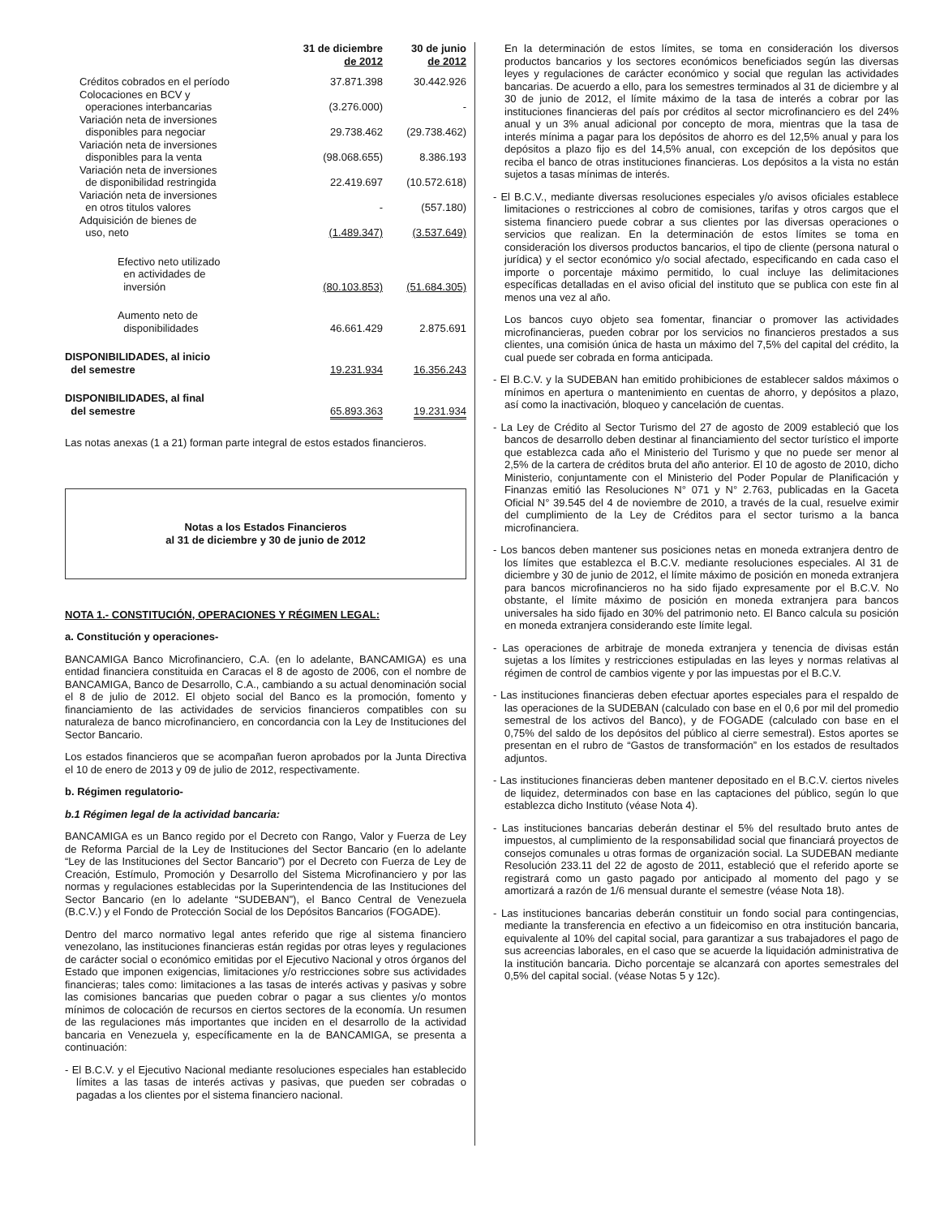| | 31 de diciembre de 2012 | 30 de junio de 2012 |
| --- | --- | --- |
| Créditos cobrados en el período | 37.871.398 | 30.442.926 |
| Colocaciones en BCV y operaciones interbancarias | (3.276.000) | - |
| Variación neta de inversiones disponibles para negociar | 29.738.462 | (29.738.462) |
| Variación neta de inversiones disponibles para la venta | (98.068.655) | 8.386.193 |
| Variación neta de inversiones de disponibilidad restringida | 22.419.697 | (10.572.618) |
| Variación neta de inversiones en otros titulos valores | - | (557.180) |
| Adquisición de bienes de uso, neto | (1.489.347) | (3.537.649) |
| Efectivo neto utilizado en actividades de inversión | (80.103.853) | (51.684.305) |
| Aumento neto de disponibilidades | 46.661.429 | 2.875.691 |
| DISPONIBILIDADES, al inicio del semestre | 19.231.934 | 16.356.243 |
| DISPONIBILIDADES, al final del semestre | 65.893.363 | 19.231.934 |
Las notas anexas (1 a 21) forman parte integral de estos estados financieros.
Notas a los Estados Financieros
al 31 de diciembre y 30 de junio de 2012
NOTA 1.- CONSTITUCIÓN, OPERACIONES Y RÉGIMEN LEGAL:
a. Constitución y operaciones-
BANCAMIGA Banco Microfinanciero, C.A. (en lo adelante, BANCAMIGA) es una entidad financiera constituida en Caracas el 8 de agosto de 2006, con el nombre de BANCAMIGA, Banco de Desarrollo, C.A., cambiando a su actual denominación social el 8 de julio de 2012. El objeto social del Banco es la promoción, fomento y financiamiento de las actividades de servicios financieros compatibles con su naturaleza de banco microfinanciero, en concordancia con la Ley de Instituciones del Sector Bancario.
Los estados financieros que se acompañan fueron aprobados por la Junta Directiva el 10 de enero de 2013 y 09 de julio de 2012, respectivamente.
b. Régimen regulatorio-
b.1 Régimen legal de la actividad bancaria:
BANCAMIGA es un Banco regido por el Decreto con Rango, Valor y Fuerza de Ley de Reforma Parcial de la Ley de Instituciones del Sector Bancario (en lo adelante “Ley de las Instituciones del Sector Bancario”) por el Decreto con Fuerza de Ley de Creación, Estímulo, Promoción y Desarrollo del Sistema Microfinanciero y por las normas y regulaciones establecidas por la Superintendencia de las Instituciones del Sector Bancario (en lo adelante “SUDEBAN”), el Banco Central de Venezuela (B.C.V.) y el Fondo de Protección Social de los Depósitos Bancarios (FOGADE).
Dentro del marco normativo legal antes referido que rige al sistema financiero venezolano, las instituciones financieras están regidas por otras leyes y regulaciones de carácter social o económico emitidas por el Ejecutivo Nacional y otros órganos del Estado que imponen exigencias, limitaciones y/o restricciones sobre sus actividades financieras; tales como: limitaciones a las tasas de interés activas y pasivas y sobre las comisiones bancarias que pueden cobrar o pagar a sus clientes y/o montos mínimos de colocación de recursos en ciertos sectores de la economía. Un resumen de las regulaciones más importantes que inciden en el desarrollo de la actividad bancaria en Venezuela y, específicamente en la de BANCAMIGA, se presenta a continuación:
- El B.C.V. y el Ejecutivo Nacional mediante resoluciones especiales han establecido límites a las tasas de interés activas y pasivas, que pueden ser cobradas o pagadas a los clientes por el sistema financiero nacional.
En la determinación de estos límites, se toma en consideración los diversos productos bancarios y los sectores económicos beneficiados según las diversas leyes y regulaciones de carácter económico y social que regulan las actividades bancarias. De acuerdo a ello, para los semestres terminados al 31 de diciembre y al 30 de junio de 2012, el límite máximo de la tasa de interés a cobrar por las instituciones financieras del país por créditos al sector microfinanciero es del 24% anual y un 3% anual adicional por concepto de mora, mientras que la tasa de interés mínima a pagar para los depósitos de ahorro es del 12,5% anual y para los depósitos a plazo fijo es del 14,5% anual, con excepción de los depósitos que reciba el banco de otras instituciones financieras. Los depósitos a la vista no están sujetos a tasas mínimas de interés.
- El B.C.V., mediante diversas resoluciones especiales y/o avisos oficiales establece limitaciones o restricciones al cobro de comisiones, tarifas y otros cargos que el sistema financiero puede cobrar a sus clientes por las diversas operaciones o servicios que realizan. En la determinación de estos límites se toma en consideración los diversos productos bancarios, el tipo de cliente (persona natural o jurídica) y el sector económico y/o social afectado, especificando en cada caso el importe o porcentaje máximo permitido, lo cual incluye las delimitaciones específicas detalladas en el aviso oficial del instituto que se publica con este fin al menos una vez al año.
Los bancos cuyo objeto sea fomentar, financiar o promover las actividades microfinancieras, pueden cobrar por los servicios no financieros prestados a sus clientes, una comisión única de hasta un máximo del 7,5% del capital del crédito, la cual puede ser cobrada en forma anticipada.
- El B.C.V. y la SUDEBAN han emitido prohibiciones de establecer saldos máximos o mínimos en apertura o mantenimiento en cuentas de ahorro, y depósitos a plazo, así como la inactivación, bloqueo y cancelación de cuentas.
- La Ley de Crédito al Sector Turismo del 27 de agosto de 2009 estableció que los bancos de desarrollo deben destinar al financiamiento del sector turístico el importe que establezca cada año el Ministerio del Turismo y que no puede ser menor al 2,5% de la cartera de créditos bruta del año anterior. El 10 de agosto de 2010, dicho Ministerio, conjuntamente con el Ministerio del Poder Popular de Planificación y Finanzas emitió las Resoluciones N° 071 y N° 2.763, publicadas en la Gaceta Oficial N° 39.545 del 4 de noviembre de 2010, a través de la cual, resuelve eximir del cumplimiento de la Ley de Créditos para el sector turismo a la banca microfinanciera.
- Los bancos deben mantener sus posiciones netas en moneda extranjera dentro de los límites que establezca el B.C.V. mediante resoluciones especiales. Al 31 de diciembre y 30 de junio de 2012, el límite máximo de posición en moneda extranjera para bancos microfinancieros no ha sido fijado expresamente por el B.C.V. No obstante, el límite máximo de posición en moneda extranjera para bancos universales ha sido fijado en 30% del patrimonio neto. El Banco calcula su posición en moneda extranjera considerando este límite legal.
- Las operaciones de arbitraje de moneda extranjera y tenencia de divisas están sujetas a los límites y restricciones estipuladas en las leyes y normas relativas al régimen de control de cambios vigente y por las impuestas por el B.C.V.
- Las instituciones financieras deben efectuar aportes especiales para el respaldo de las operaciones de la SUDEBAN (calculado con base en el 0,6 por mil del promedio semestral de los activos del Banco), y de FOGADE (calculado con base en el 0,75% del saldo de los depósitos del público al cierre semestral). Estos aportes se presentan en el rubro de “Gastos de transformación” en los estados de resultados adjuntos.
- Las instituciones financieras deben mantener depositado en el B.C.V. ciertos niveles de liquidez, determinados con base en las captaciones del público, según lo que establezca dicho Instituto (véase Nota 4).
- Las instituciones bancarias deberán destinar el 5% del resultado bruto antes de impuestos, al cumplimiento de la responsabilidad social que financiará proyectos de consejos comunales u otras formas de organización social. La SUDEBAN mediante Resolución 233.11 del 22 de agosto de 2011, estableció que el referido aporte se registrará como un gasto pagado por anticipado al momento del pago y se amortizará a razón de 1/6 mensual durante el semestre (véase Nota 18).
- Las instituciones bancarias deberán constituir un fondo social para contingencias, mediante la transferencia en efectivo a un fideicomiso en otra institución bancaria, equivalente al 10% del capital social, para garantizar a sus trabajadores el pago de sus acreencias laborales, en el caso que se acuerde la liquidación administrativa de la institución bancaria. Dicho porcentaje se alcanzará con aportes semestrales del 0,5% del capital social. (véase Notas 5 y 12c).